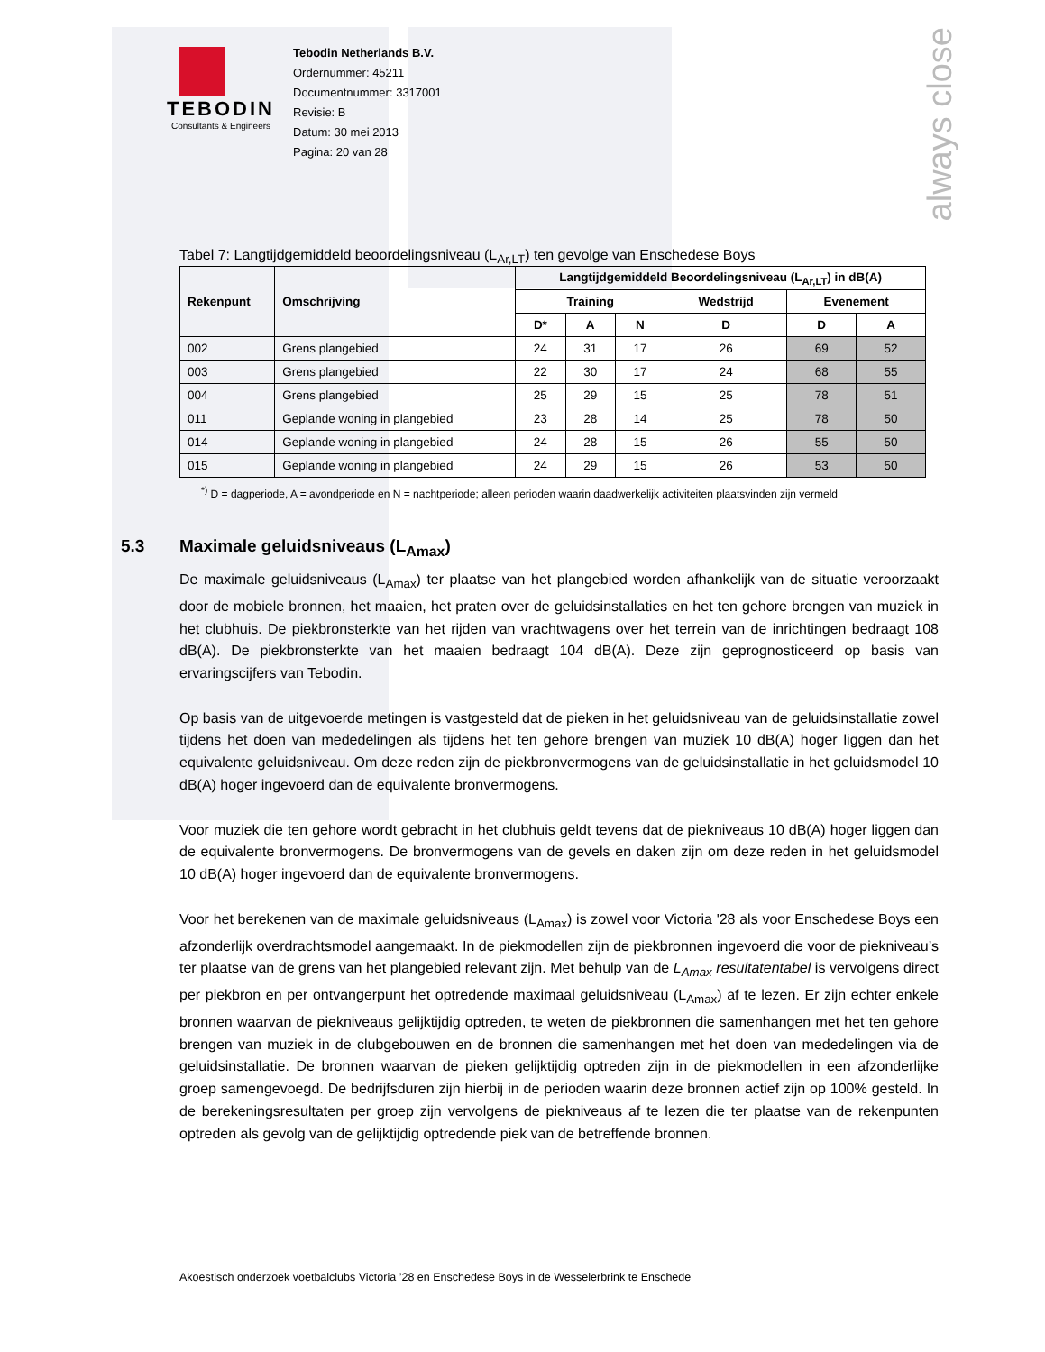always close
TEBODIN
Consultants & Engineers
Tebodin Netherlands B.V.
Ordernummer: 45211
Documentnummer: 3317001
Revisie: B
Datum: 30 mei 2013
Pagina: 20 van 28
Tabel 7: Langtijdgemiddeld beoordelingsniveau (L<sub>Ar,LT</sub>) ten gevolge van Enschedese Boys
| Rekenpunt | Omschrijving | Langtijdgemiddeld Beoordelingsniveau (L<sub>Ar,LT</sub>) in dB(A) | | | | | |
| --- | --- | --- | --- | --- | --- | --- | --- |
| | | Training | | | Wedstrijd | Evenement | |
| | | D* | A | N | D | D | A |
| 002 | Grens plangebied | 24 | 31 | 17 | 26 | 69 | 52 |
| 003 | Grens plangebied | 22 | 30 | 17 | 24 | 68 | 55 |
| 004 | Grens plangebied | 25 | 29 | 15 | 25 | 78 | 51 |
| 011 | Geplande woning in plangebied | 23 | 28 | 14 | 25 | 78 | 50 |
| 014 | Geplande woning in plangebied | 24 | 28 | 15 | 26 | 55 | 50 |
| 015 | Geplande woning in plangebied | 24 | 29 | 15 | 26 | 53 | 50 |
<sup>*)</sup> D = dagperiode, A = avondperiode en N = nachtperiode; alleen perioden waarin daadwerkelijk activiteiten plaatsvinden zijn vermeld
5.3 Maximale geluidsniveaus (L<sub>Amax</sub>)
De maximale geluidsniveaus (L<sub>Amax</sub>) ter plaatse van het plangebied worden afhankelijk van de situatie veroorzaakt door de mobiele bronnen, het maaien, het praten over de geluidsinstallaties en het ten gehore brengen van muziek in het clubhuis. De piekbronsterkte van het rijden van vrachtwagens over het terrein van de inrichtingen bedraagt 108 dB(A). De piekbronsterkte van het maaien bedraagt 104 dB(A). Deze zijn geprognosticeerd op basis van ervaringscijfers van Tebodin.
Op basis van de uitgevoerde metingen is vastgesteld dat de pieken in het geluidsniveau van de geluidsinstallatie zowel tijdens het doen van mededelingen als tijdens het ten gehore brengen van muziek 10 dB(A) hoger liggen dan het equivalente geluidsniveau. Om deze reden zijn de piekbronvermogens van de geluidsinstallatie in het geluidsmodel 10 dB(A) hoger ingevoerd dan de equivalente bronvermogens.
Voor muziek die ten gehore wordt gebracht in het clubhuis geldt tevens dat de piekniveaus 10 dB(A) hoger liggen dan de equivalente bronvermogens. De bronvermogens van de gevels en daken zijn om deze reden in het geluidsmodel 10 dB(A) hoger ingevoerd dan de equivalente bronvermogens.
Voor het berekenen van de maximale geluidsniveaus (L<sub>Amax</sub>) is zowel voor Victoria '28 als voor Enschedese Boys een afzonderlijk overdrachtsmodel aangemaakt. In de piekmodellen zijn de piekbronnen ingevoerd die voor de piekniveau’s ter plaatse van de grens van het plangebied relevant zijn. Met behulp van de L<sub>Amax</sub> resultatentabel is vervolgens direct per piekbron en per ontvangerpunt het optredende maximaal geluidsniveau (L<sub>Amax</sub>) af te lezen. Er zijn echter enkele bronnen waarvan de piekniveaus gelijktijdig optreden, te weten de piekbronnen die samenhangen met het ten gehore brengen van muziek in de clubgebouwen en de bronnen die samenhangen met het doen van mededelingen via de geluidsinstallatie. De bronnen waarvan de pieken gelijktijdig optreden zijn in de piekmodellen in een afzonderlijke groep samengevoegd. De bedrijfsduren zijn hierbij in de perioden waarin deze bronnen actief zijn op 100% gesteld. In de berekeningsresultaten per groep zijn vervolgens de piekniveaus af te lezen die ter plaatse van de rekenpunten optreden als gevolg van de gelijktijdig optredende piek van de betreffende bronnen.
Akoestisch onderzoek voetbalclubs Victoria ’28 en Enschedese Boys in de Wesselerbrink te Enschede